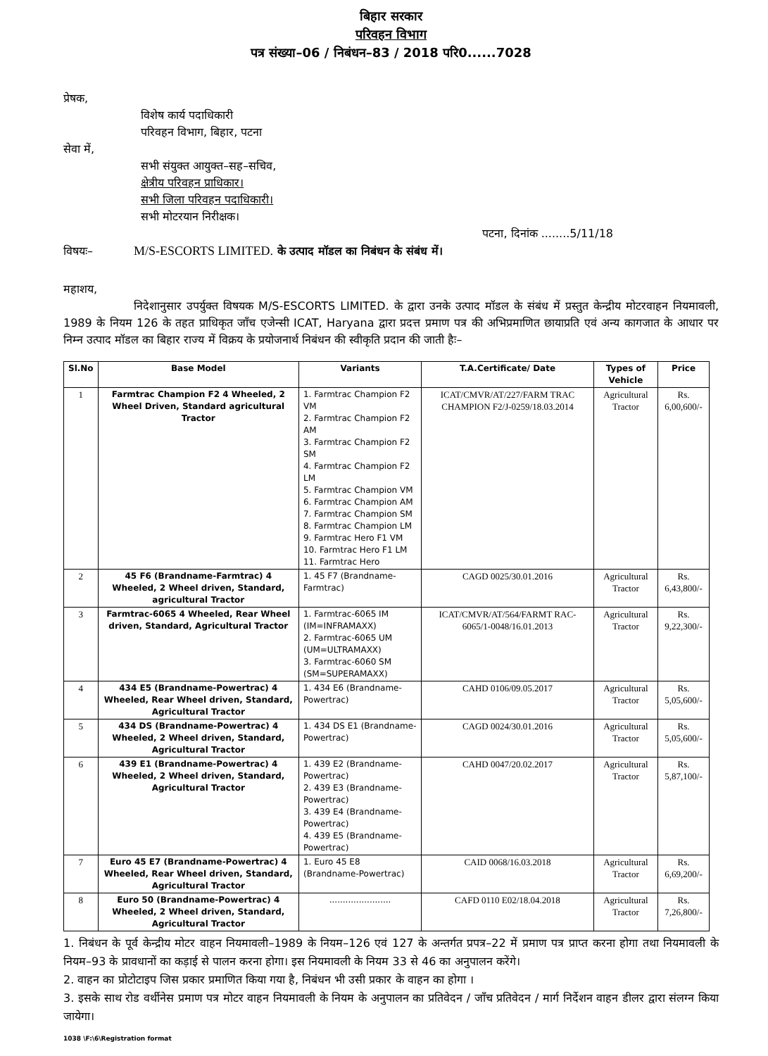बिहार सरकार
परिवहन विभाग
पत्र संख्या–06 / निबंधन–83 / 2018 परि0......7028
प्रेषक,
विशेष कार्य पदाधिकारी
परिवहन विभाग, बिहार, पटना
सेवा में,
सभी संयुक्त आयुक्त–सह–सचिव,
क्षेत्रीय परिवहन प्राधिकार।
सभी जिला परिवहन पदाधिकारी।
सभी मोटरयान निरीक्षक।
पटना, दिनांक ........5/11/18
विषयः– M/S-ESCORTS LIMITED. के उत्पाद मॉडल का निबंधन के संबंध में।
महाशय,
निदेशानुसार उपर्युक्त विषयक M/S-ESCORTS LIMITED. के द्वारा उनके उत्पाद मॉडल के संबंध में प्रस्तुत केन्द्रीय मोटरवाहन नियमावली, 1989 के नियम 126 के तहत प्राधिकृत जाँच एजेन्सी ICAT, Haryana द्वारा प्रदत्त प्रमाण पत्र की अभिप्रमाणित छायाप्रति एवं अन्य कागजात के आधार पर निम्न उत्पाद मॉडल का बिहार राज्य में विक्रय के प्रयोजनार्थ निबंधन की स्वीकृति प्रदान की जाती हैः–
| Sl.No | Base Model | Variants | T.A.Certificate/ Date | Types of Vehicle | Price |
| --- | --- | --- | --- | --- | --- |
| 1 | Farmtrac Champion F2 4 Wheeled, 2 Wheel Driven, Standard agricultural Tractor | 1. Farmtrac Champion F2 VM 2. Farmtrac Champion F2 AM 3. Farmtrac Champion F2 SM 4. Farmtrac Champion F2 LM 5. Farmtrac Champion VM 6. Farmtrac Champion AM 7. Farmtrac Champion SM 8. Farmtrac Champion LM 9. Farmtrac Hero F1 VM 10. Farmtrac Hero F1 LM 11. Farmtrac Hero | ICAT/CMVR/AT/227/FARM TRAC CHAMPION F2/J-0259/18.03.2014 | Agricultural Tractor | Rs. 6,00,600/- |
| 2 | 45 F6 (Brandname-Farmtrac) 4 Wheeled, 2 Wheel driven, Standard, agricultural Tractor | 1. 45 F7 (Brandname-Farmtrac) | CAGD 0025/30.01.2016 | Agricultural Tractor | Rs. 6,43,800/- |
| 3 | Farmtrac-6065 4 Wheeled, Rear Wheel driven, Standard, Agricultural Tractor | 1. Farmtrac-6065 IM (IM=INFRAMAXX) 2. Farmtrac-6065 UM (UM=ULTRAMAXX) 3. Farmtrac-6060 SM (SM=SUPERAMAXX) | ICAT/CMVR/AT/564/FARMT RAC-6065/1-0048/16.01.2013 | Agricultural Tractor | Rs. 9,22,300/- |
| 4 | 434 E5 (Brandname-Powertrac) 4 Wheeled, Rear Wheel driven, Standard, Agricultural Tractor | 1. 434 E6 (Brandname-Powertrac) | CAHD 0106/09.05.2017 | Agricultural Tractor | Rs. 5,05,600/- |
| 5 | 434 DS (Brandname-Powertrac) 4 Wheeled, 2 Wheel driven, Standard, Agricultural Tractor | 1. 434 DS E1 (Brandname-Powertrac) | CAGD 0024/30.01.2016 | Agricultural Tractor | Rs. 5,05,600/- |
| 6 | 439 E1 (Brandname-Powertrac) 4 Wheeled, 2 Wheel driven, Standard, Agricultural Tractor | 1. 439 E2 (Brandname-Powertrac) 2. 439 E3 (Brandname-Powertrac) 3. 439 E4 (Brandname-Powertrac) 4. 439 E5 (Brandname-Powertrac) | CAHD 0047/20.02.2017 | Agricultural Tractor | Rs. 5,87,100/- |
| 7 | Euro 45 E7 (Brandname-Powertrac) 4 Wheeled, Rear Wheel driven, Standard, Agricultural Tractor | 1. Euro 45 E8 (Brandname-Powertrac) | CAID 0068/16.03.2018 | Agricultural Tractor | Rs. 6,69,200/- |
| 8 | Euro 50 (Brandname-Powertrac) 4 Wheeled, 2 Wheel driven, Standard, Agricultural Tractor | ....................... | CAFD 0110 E02/18.04.2018 | Agricultural Tractor | Rs. 7,26,800/- |
1. निबंधन के पूर्व केन्द्रीय मोटर वाहन नियमावली–1989 के नियम–126 एवं 127 के अन्तर्गत प्रपत्र–22 में प्रमाण पत्र प्राप्त करना होगा तथा नियमावली के नियम–93 के प्रावधानों का कड़ाई से पालन करना होगा। इस नियमावली के नियम 33 से 46 का अनुपालन करेंगे।
2. वाहन का प्रोटोटाइप जिस प्रकार प्रमाणित किया गया है, निबंधन भी उसी प्रकार के वाहन का होगा ।
3. इसके साथ रोड वर्थीनेस प्रमाण पत्र मोटर वाहन नियमावली के नियम के अनुपालन का प्रतिवेदन / जाँच प्रतिवेदन / मार्ग निर्देशन वाहन डीलर द्वारा संलग्न किया जायेगा।
1038 \F:\6\Registration format